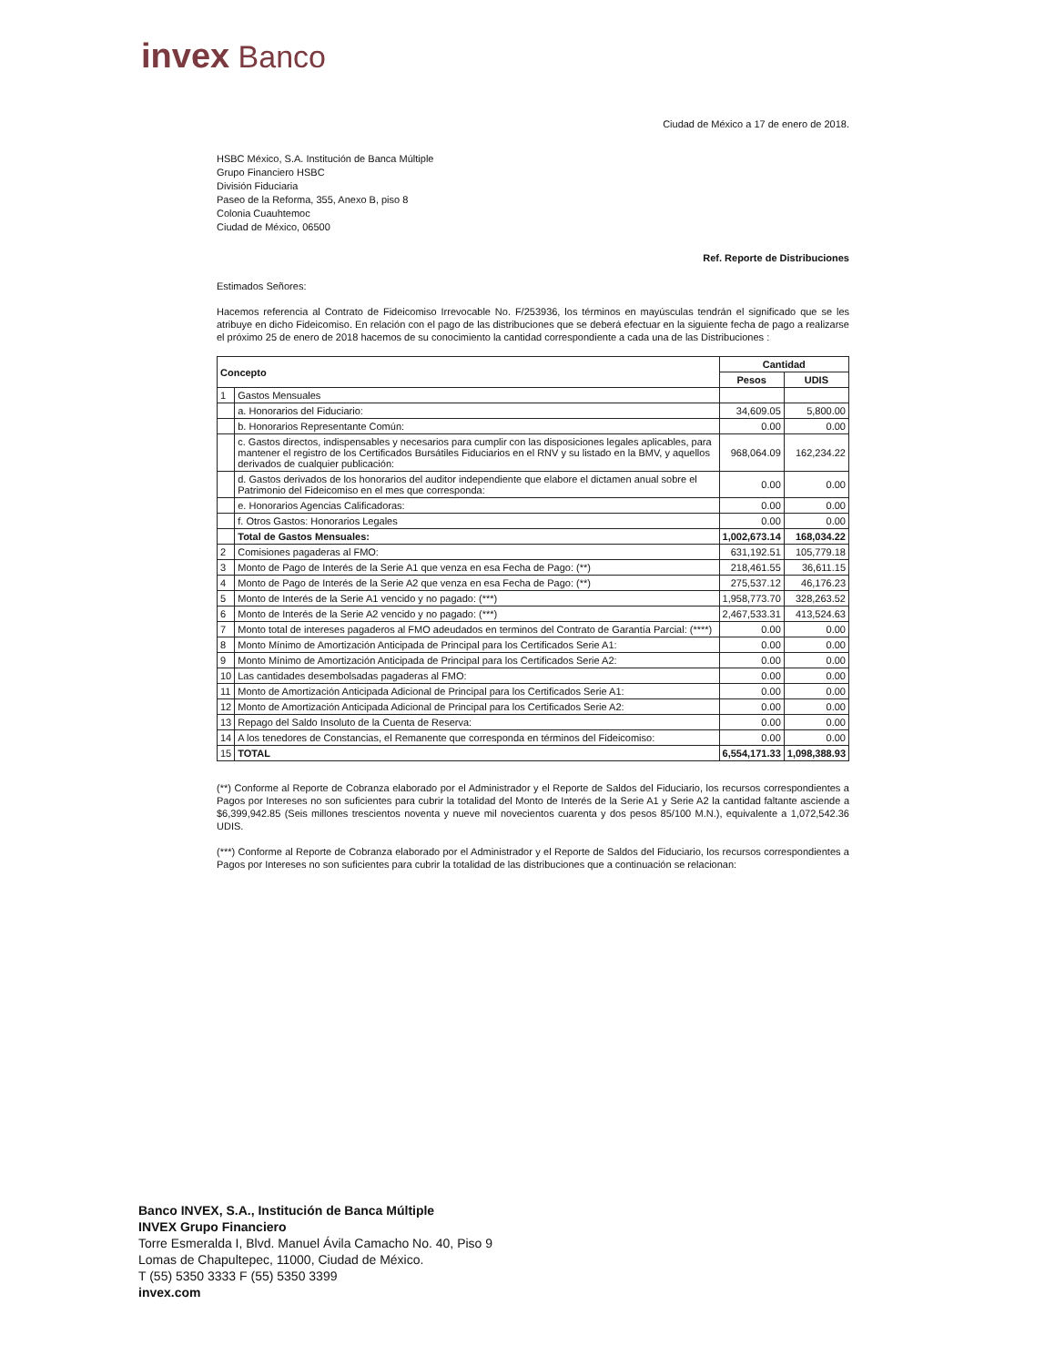invex Banco
Ciudad de México a 17 de enero de 2018.
HSBC México, S.A. Institución de Banca Múltiple
Grupo Financiero HSBC
División Fiduciaria
Paseo de la Reforma, 355, Anexo B, piso 8
Colonia Cuauhtemoc
Ciudad de México, 06500
Ref. Reporte de Distribuciones
Estimados Señores:
Hacemos referencia al Contrato de Fideicomiso Irrevocable No. F/253936, los términos en mayúsculas tendrán el significado que se les atribuye en dicho Fideicomiso. En relación con el pago de las distribuciones que se deberá efectuar en la siguiente fecha de pago a realizarse el próximo 25 de enero de 2018 hacemos de su conocimiento la cantidad correspondiente a cada una de las Distribuciones :
| Concepto | | Cantidad | |
| --- | --- | --- | --- |
| | | Pesos | UDIS |
| 1 | Gastos Mensuales | | |
| | a. Honorarios del Fiduciario: | 34,609.05 | 5,800.00 |
| | b. Honorarios Representante Común: | 0.00 | 0.00 |
| | c. Gastos directos, indispensables y necesarios para cumplir con las disposiciones legales aplicables, para mantener el registro de los Certificados Bursátiles Fiduciarios en el RNV y su listado en la BMV, y aquellos derivados de cualquier publicación: | 968,064.09 | 162,234.22 |
| | d. Gastos derivados de los honorarios del auditor independiente que elabore el dictamen anual sobre el Patrimonio del Fideicomiso en el mes que corresponda: | 0.00 | 0.00 |
| | e. Honorarios Agencias Calificadoras: | 0.00 | 0.00 |
| | f. Otros Gastos: Honorarios Legales | 0.00 | 0.00 |
| | Total de Gastos Mensuales: | 1,002,673.14 | 168,034.22 |
| 2 | Comisiones pagaderas al FMO: | 631,192.51 | 105,779.18 |
| 3 | Monto de Pago de Interés de la Serie A1 que venza en esa Fecha de Pago: (**) | 218,461.55 | 36,611.15 |
| 4 | Monto de Pago de Interés de la Serie A2 que venza en esa Fecha de Pago: (**) | 275,537.12 | 46,176.23 |
| 5 | Monto de Interés de la Serie A1 vencido y no pagado: (***) | 1,958,773.70 | 328,263.52 |
| 6 | Monto de Interés de la Serie A2 vencido y no pagado: (***) | 2,467,533.31 | 413,524.63 |
| 7 | Monto total de intereses pagaderos al FMO adeudados en terminos del Contrato de Garantía Parcial: (****) | 0.00 | 0.00 |
| 8 | Monto Mínimo de Amortización Anticipada de Principal para los Certificados Serie A1: | 0.00 | 0.00 |
| 9 | Monto Mínimo de Amortización Anticipada de Principal para los Certificados Serie A2: | 0.00 | 0.00 |
| 10 | Las cantidades desembolsadas pagaderas al FMO: | 0.00 | 0.00 |
| 11 | Monto de Amortización Anticipada Adicional de Principal para los Certificados Serie A1: | 0.00 | 0.00 |
| 12 | Monto de Amortización Anticipada Adicional de Principal para los Certificados Serie A2: | 0.00 | 0.00 |
| 13 | Repago del Saldo Insoluto de la Cuenta de Reserva: | 0.00 | 0.00 |
| 14 | A los tenedores de Constancias, el Remanente que corresponda en términos del Fideicomiso: | 0.00 | 0.00 |
| 15 | TOTAL | 6,554,171.33 | 1,098,388.93 |
(**) Conforme al Reporte de Cobranza elaborado por el Administrador y el Reporte de Saldos del Fiduciario, los recursos correspondientes a Pagos por Intereses no son suficientes para cubrir la totalidad del Monto de Interés de la Serie A1 y Serie A2 la cantidad faltante asciende a $6,399,942.85 (Seis millones trescientos noventa y nueve mil novecientos cuarenta y dos pesos 85/100 M.N.), equivalente a 1,072,542.36 UDIS.
(***) Conforme al Reporte de Cobranza elaborado por el Administrador y el Reporte de Saldos del Fiduciario, los recursos correspondientes a Pagos por Intereses no son suficientes para cubrir la totalidad de las distribuciones que a continuación se relacionan:
Banco INVEX, S.A., Institución de Banca Múltiple
INVEX Grupo Financiero
Torre Esmeralda I, Blvd. Manuel Ávila Camacho No. 40, Piso 9
Lomas de Chapultepec, 11000, Ciudad de México.
T (55) 5350 3333 F (55) 5350 3399
invex.com